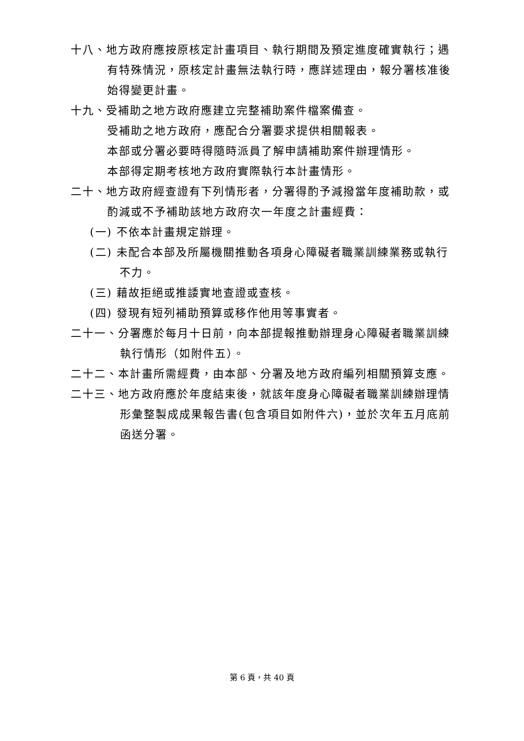十八、地方政府應按原核定計畫項目、執行期間及預定進度確實執行；遇有特殊情況，原核定計畫無法執行時，應詳述理由，報分署核准後始得變更計畫。
十九、受補助之地方政府應建立完整補助案件檔案備查。
受補助之地方政府，應配合分署要求提供相關報表。
本部或分署必要時得隨時派員了解申請補助案件辦理情形。
本部得定期考核地方政府實際執行本計畫情形。
二十、地方政府經查證有下列情形者，分署得酌予減撥當年度補助款，或酌減或不予補助該地方政府次一年度之計畫經費：
(一) 不依本計畫規定辦理。
(二) 未配合本部及所屬機關推動各項身心障礙者職業訓練業務或執行不力。
(三) 藉故拒絕或推諉實地查證或查核。
(四) 發現有短列補助預算或移作他用等事實者。
二十一、分署應於每月十日前，向本部提報推動辦理身心障礙者職業訓練執行情形（如附件五）。
二十二、本計畫所需經費，由本部、分署及地方政府編列相關預算支應。
二十三、地方政府應於年度結束後，就該年度身心障礙者職業訓練辦理情形彙整製成成果報告書(包含項目如附件六)，並於次年五月底前函送分署。
第 6 頁，共 40 頁